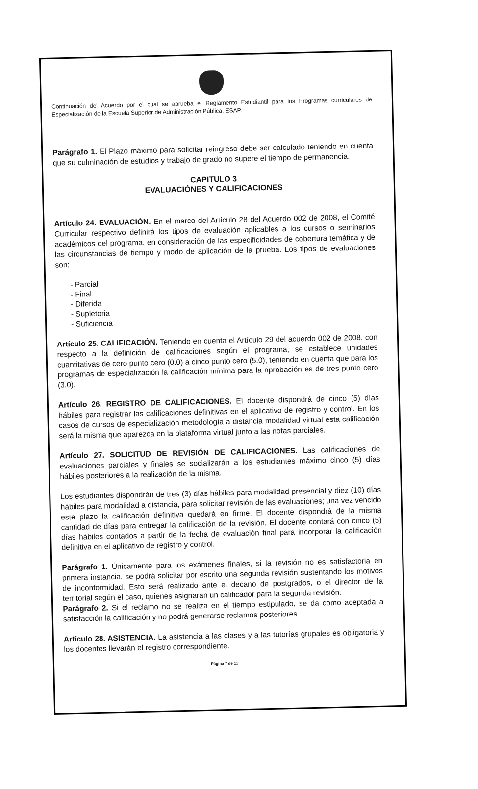Continuación del Acuerdo por el cual se aprueba el Reglamento Estudiantil para los Programas curriculares de Especialización de la Escuela Superior de Administración Pública, ESAP.
Parágrafo 1. El Plazo máximo para solicitar reingreso debe ser calculado teniendo en cuenta que su culminación de estudios y trabajo de grado no supere el tiempo de permanencia.
CAPITULO 3
EVALUACIÓNES Y CALIFICACIONES
Artículo 24. EVALUACIÓN. En el marco del Artículo 28 del Acuerdo 002 de 2008, el Comité Curricular respectivo definirá los tipos de evaluación aplicables a los cursos o seminarios académicos del programa, en consideración de las especificidades de cobertura temática y de las circunstancias de tiempo y modo de aplicación de la prueba. Los tipos de evaluaciones son:
- Parcial
- Final
- Diferida
- Supletoria
- Suficiencia
Artículo 25. CALIFICACIÓN. Teniendo en cuenta el Artículo 29 del acuerdo 002 de 2008, con respecto a la definición de calificaciones según el programa, se establece unidades cuantitativas de cero punto cero (0.0) a cinco punto cero (5.0), teniendo en cuenta que para los programas de especialización la calificación mínima para la aprobación es de tres punto cero (3.0).
Artículo 26. REGISTRO DE CALIFICACIONES. El docente dispondrá de cinco (5) días hábiles para registrar las calificaciones definitivas en el aplicativo de registro y control. En los casos de cursos de especialización metodología a distancia modalidad virtual esta calificación será la misma que aparezca en la plataforma virtual junto a las notas parciales.
Artículo 27. SOLICITUD DE REVISIÓN DE CALIFICACIONES. Las calificaciones de evaluaciones parciales y finales se socializarán a los estudiantes máximo cinco (5) días hábiles posteriores a la realización de la misma.
Los estudiantes dispondrán de tres (3) días hábiles para modalidad presencial y diez (10) días hábiles para modalidad a distancia, para solicitar revisión de las evaluaciones; una vez vencido este plazo la calificación definitiva quedará en firme. El docente dispondrá de la misma cantidad de días para entregar la calificación de la revisión. El docente contará con cinco (5) días hábiles contados a partir de la fecha de evaluación final para incorporar la calificación definitiva en el aplicativo de registro y control.
Parágrafo 1. Únicamente para los exámenes finales, si la revisión no es satisfactoria en primera instancia, se podrá solicitar por escrito una segunda revisión sustentando los motivos de inconformidad. Esto será realizado ante el decano de postgrados, o el director de la territorial según el caso, quienes asignaran un calificador para la segunda revisión.
Parágrafo 2. Si el reclamo no se realiza en el tiempo estipulado, se da como aceptada a satisfacción la calificación y no podrá generarse reclamos posteriores.
Artículo 28. ASISTENCIA. La asistencia a las clases y a las tutorías grupales es obligatoria y los docentes llevarán el registro correspondiente.
Página 7 de 11